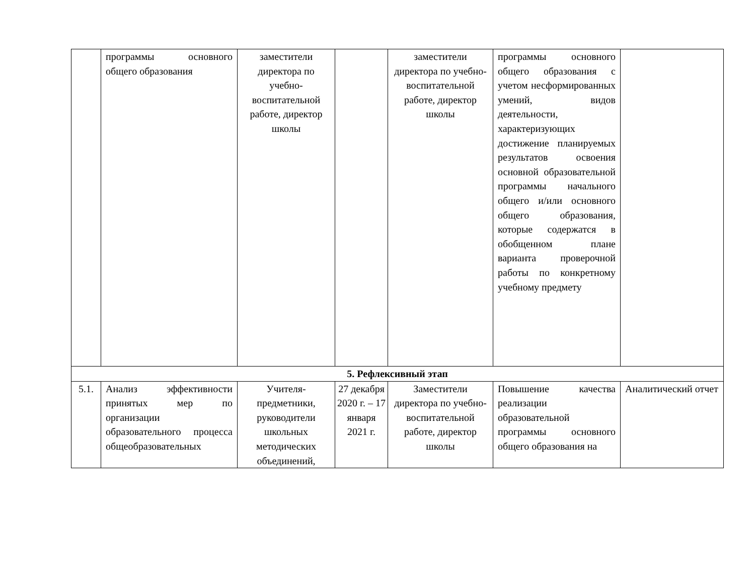| | программы основного общего образования | заместители директора по учебно-воспитательной работе, директор школы | | заместители директора по учебно-воспитательной работе, директор школы | программы основного общего образования с учетом несформированных умений, видов деятельности, характеризующих достижение планируемых результатов освоения основной образовательной программы начального общего и/или основного общего образования, которые содержатся в обобщенном плане варианта проверочной работы по конкретному учебному предмету | |
| 5. Рефлексивный этап | | | | | | |
| 5.1. | Анализ эффективности принятых мер по организации образовательного процесса общеобразовательных | Учителя-предметники, руководители школьных методических объединений, | 27 декабря 2020 г. – 17 января 2021 г. | Заместители директора по учебно-воспитательной работе, директор школы | Повышение качества реализации образовательной программы основного общего образования на | Аналитический отчет |